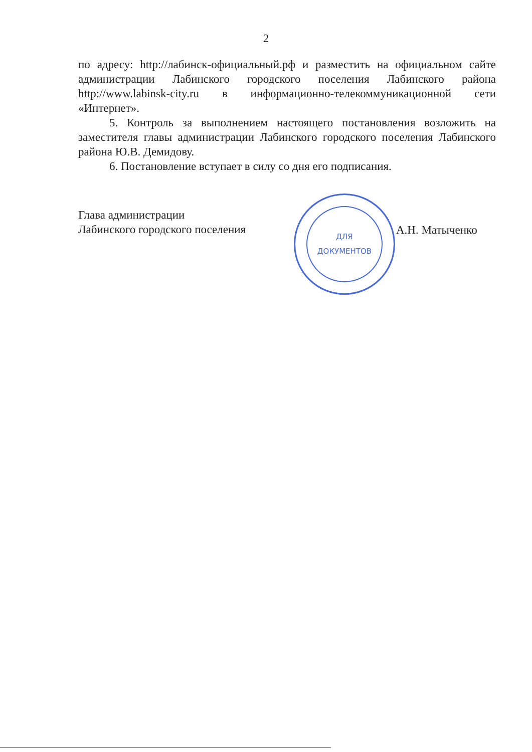2
по адресу: http://лабинск-официальный.рф и разместить на официальном сайте администрации Лабинского городского поселения Лабинского района http://www.labinsk-city.ru в информационно-телекоммуникационной сети «Интернет».
5. Контроль за выполнением настоящего постановления возложить на заместителя главы администрации Лабинского городского поселения Лабинского района Ю.В. Демидову.
6. Постановление вступает в силу со дня его подписания.
Глава администрации
Лабинского городского поселения
ДЛЯ
ДОКУМЕНТОВ
А.Н. Матыченко